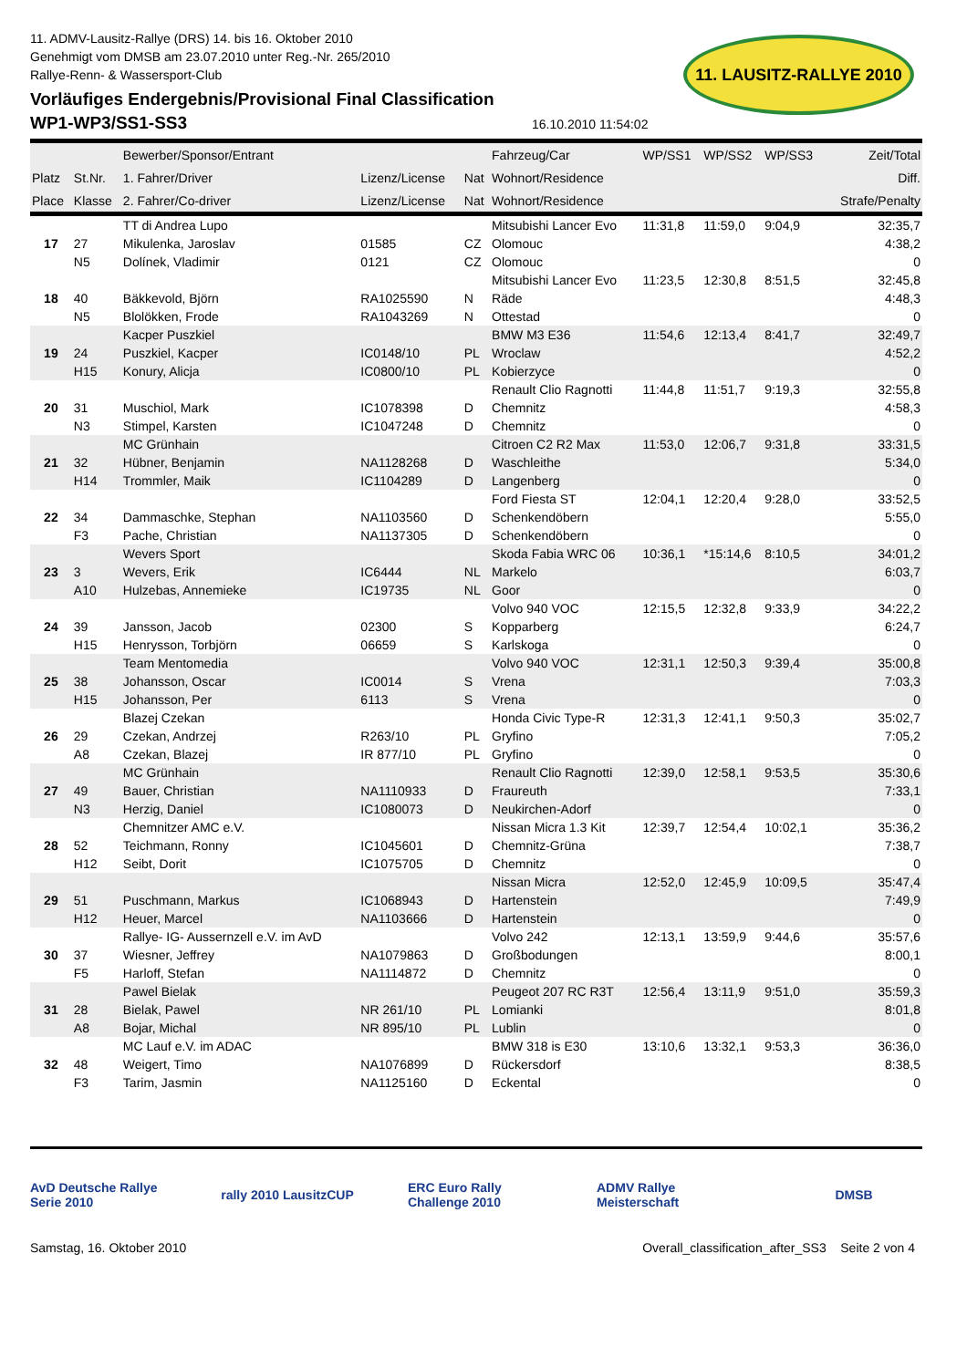11. ADMV-Lausitz-Rallye (DRS) 14. bis 16. Oktober 2010
Genehmigt vom DMSB am 23.07.2010 unter Reg.-Nr. 265/2010
Rallye-Renn- & Wassersport-Club
11. LAUSITZ-RALLYE 2010
Vorläufiges Endergebnis/Provisional Final Classification
WP1-WP3/SS1-SS3
16.10.2010 11:54:02
| | | Bewerber/Sponsor/Entrant | | | Fahrzeug/Car | WP/SS1 | WP/SS2 | WP/SS3 | Zeit/Total |
| --- | --- | --- | --- | --- | --- | --- | --- | --- | --- |
| Platz | St.Nr. | 1. Fahrer/Driver | Lizenz/License | Nat | Wohnort/Residence | | | | Diff. |
| Place | Klasse | 2. Fahrer/Co-driver | Lizenz/License | Nat | Wohnort/Residence | | | | Strafe/Penalty |
| | | TT di Andrea Lupo | | | Mitsubishi Lancer Evo | 11:31,8 | 11:59,0 | 9:04,9 | 32:35,7 |
| 17 | 27 | Mikulenka, Jaroslav | 01585 | CZ | Olomouc | | | | 4:38,2 |
| | N5 | Dolínek, Vladimir | 0121 | CZ | Olomouc | | | | 0 |
| | | | | | Mitsubishi Lancer Evo | 11:23,5 | 12:30,8 | 8:51,5 | 32:45,8 |
| 18 | 40 | Bäkkevold, Björn | RA1025590 | N | Räde | | | | 4:48,3 |
| | N5 | Blolökken, Frode | RA1043269 | N | Ottestad | | | | 0 |
| | | Kacper Puszkiel | | | BMW M3 E36 | 11:54,6 | 12:13,4 | 8:41,7 | 32:49,7 |
| 19 | 24 | Puszkiel, Kacper | IC0148/10 | PL | Wroclaw | | | | 4:52,2 |
| | H15 | Konury, Alicja | IC0800/10 | PL | Kobierzyce | | | | 0 |
| | | | | | Renault Clio Ragnotti | 11:44,8 | 11:51,7 | 9:19,3 | 32:55,8 |
| 20 | 31 | Muschiol, Mark | IC1078398 | D | Chemnitz | | | | 4:58,3 |
| | N3 | Stimpel, Karsten | IC1047248 | D | Chemnitz | | | | 0 |
| | | MC Grünhain | | | Citroen C2 R2 Max | 11:53,0 | 12:06,7 | 9:31,8 | 33:31,5 |
| 21 | 32 | Hübner, Benjamin | NA1128268 | D | Waschleithe | | | | 5:34,0 |
| | H14 | Trommler, Maik | IC1104289 | D | Langenberg | | | | 0 |
| | | | | | Ford Fiesta ST | 12:04,1 | 12:20,4 | 9:28,0 | 33:52,5 |
| 22 | 34 | Dammaschke, Stephan | NA1103560 | D | Schenkendöbern | | | | 5:55,0 |
| | F3 | Pache, Christian | NA1137305 | D | Schenkendöbern | | | | 0 |
| | | Wevers Sport | | | Skoda Fabia WRC 06 | 10:36,1 | *15:14,6 | 8:10,5 | 34:01,2 |
| 23 | 3 | Wevers, Erik | IC6444 | NL | Markelo | | | | 6:03,7 |
| | A10 | Hulzebas, Annemieke | IC19735 | NL | Goor | | | | 0 |
| | | | | | Volvo 940 VOC | 12:15,5 | 12:32,8 | 9:33,9 | 34:22,2 |
| 24 | 39 | Jansson, Jacob | 02300 | S | Kopparberg | | | | 6:24,7 |
| | H15 | Henrysson, Torbjörn | 06659 | S | Karlskoga | | | | 0 |
| | | Team Mentomedia | | | Volvo 940 VOC | 12:31,1 | 12:50,3 | 9:39,4 | 35:00,8 |
| 25 | 38 | Johansson, Oscar | IC0014 | S | Vrena | | | | 7:03,3 |
| | H15 | Johansson, Per | 6113 | S | Vrena | | | | 0 |
| | | Blazej Czekan | | | Honda Civic Type-R | 12:31,3 | 12:41,1 | 9:50,3 | 35:02,7 |
| 26 | 29 | Czekan, Andrzej | R263/10 | PL | Gryfino | | | | 7:05,2 |
| | A8 | Czekan, Blazej | IR 877/10 | PL | Gryfino | | | | 0 |
| | | MC Grünhain | | | Renault Clio Ragnotti | 12:39,0 | 12:58,1 | 9:53,5 | 35:30,6 |
| 27 | 49 | Bauer, Christian | NA1110933 | D | Fraureuth | | | | 7:33,1 |
| | N3 | Herzig, Daniel | IC1080073 | D | Neukirchen-Adorf | | | | 0 |
| | | Chemnitzer AMC e.V. | | | Nissan Micra 1.3 Kit | 12:39,7 | 12:54,4 | 10:02,1 | 35:36,2 |
| 28 | 52 | Teichmann, Ronny | IC1045601 | D | Chemnitz-Grüna | | | | 7:38,7 |
| | H12 | Seibt, Dorit | IC1075705 | D | Chemnitz | | | | 0 |
| | | | | | Nissan Micra | 12:52,0 | 12:45,9 | 10:09,5 | 35:47,4 |
| 29 | 51 | Puschmann, Markus | IC1068943 | D | Hartenstein | | | | 7:49,9 |
| | H12 | Heuer, Marcel | NA1103666 | D | Hartenstein | | | | 0 |
| | | Rallye- IG- Aussernzell e.V. im AvD | | | Volvo 242 | 12:13,1 | 13:59,9 | 9:44,6 | 35:57,6 |
| 30 | 37 | Wiesner, Jeffrey | NA1079863 | D | Großbodungen | | | | 8:00,1 |
| | F5 | Harloff, Stefan | NA1114872 | D | Chemnitz | | | | 0 |
| | | Pawel Bielak | | | Peugeot 207 RC R3T | 12:56,4 | 13:11,9 | 9:51,0 | 35:59,3 |
| 31 | 28 | Bielak, Pawel | NR 261/10 | PL | Lomianki | | | | 8:01,8 |
| | A8 | Bojar, Michal | NR 895/10 | PL | Lublin | | | | 0 |
| | | MC Lauf e.V. im ADAC | | | BMW 318 is E30 | 13:10,6 | 13:32,1 | 9:53,3 | 36:36,0 |
| 32 | 48 | Weigert, Timo | NA1076899 | D | Rückersdorf | | | | 8:38,5 |
| | F3 | Tarim, Jasmin | NA1125160 | D | Eckental | | | | 0 |
AvD Deutsche Rallye Serie 2010
rally 2010 LausitzCUP
ERC Euro Rally Challenge 2010
ADMV Rallye Meisterschaft
DMSB
Samstag, 16. Oktober 2010 Overall_classification_after_SS3 Seite 2 von 4